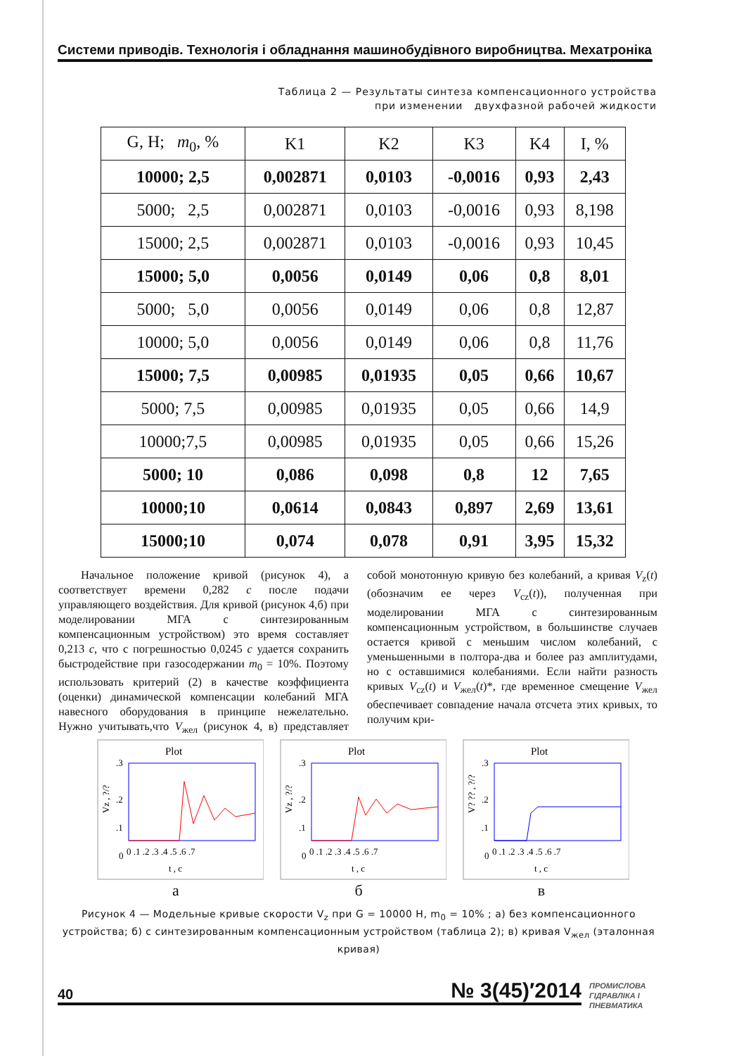Системи приводів. Технологія і обладнання машинобудівного виробництва. Мехатроніка
Таблица 2 — Результаты синтеза компенсационного устройства
при изменении двухфазной рабочей жидкости
| G, H; m<sub>0</sub>, % | K1 | K2 | K3 | K4 | I, % |
| --- | --- | --- | --- | --- | --- |
| 10000; 2,5 | 0,002871 | 0,0103 | -0,0016 | 0,93 | 2,43 |
| 5000; 2,5 | 0,002871 | 0,0103 | -0,0016 | 0,93 | 8,198 |
| 15000; 2,5 | 0,002871 | 0,0103 | -0,0016 | 0,93 | 10,45 |
| 15000; 5,0 | 0,0056 | 0,0149 | 0,06 | 0,8 | 8,01 |
| 5000; 5,0 | 0,0056 | 0,0149 | 0,06 | 0,8 | 12,87 |
| 10000; 5,0 | 0,0056 | 0,0149 | 0,06 | 0,8 | 11,76 |
| 15000; 7,5 | 0,00985 | 0,01935 | 0,05 | 0,66 | 10,67 |
| 5000; 7,5 | 0,00985 | 0,01935 | 0,05 | 0,66 | 14,9 |
| 10000;7,5 | 0,00985 | 0,01935 | 0,05 | 0,66 | 15,26 |
| 5000; 10 | 0,086 | 0,098 | 0,8 | 12 | 7,65 |
| 10000;10 | 0,0614 | 0,0843 | 0,897 | 2,69 | 13,61 |
| 15000;10 | 0,074 | 0,078 | 0,91 | 3,95 | 15,32 |
Начальное положение кривой (рисунок 4), а соответствует времени 0,282 с после подачи управляющего воздействия. Для кривой (рисунок 4,б) при моделировании МГА с синтезированным компенсационным устройством) это время составляет 0,213 с, что с погрешностью 0,0245 с удается сохранить быстродействие при газосодержании m<sub>0</sub> = 10%. Поэтому использовать критерий (2) в качестве коэффициента (оценки) динамической компенсации колебаний МГА навесного оборудования в принципе нежелательно. Нужно учитывать,что V<sub>жел</sub> (рисунок 4, в) представляет собой монотонную кривую без колебаний, а кривая V<sub>z</sub>(t) (обозначим ее через V<sub>cz</sub>(t)), полученная при моделировании МГА с синтезированным компенсационным устройством, в большинстве случаев остается кривой с меньшим числом колебаний, с уменьшенными в полтора-два и более раз амплитудами, но с оставшимися колебаниями. Если найти разность кривых V<sub>cz</sub>(t) и V<sub>жел</sub>(t)*, где временное смещение V<sub>жел</sub> обеспечивает совпадение начала отсчета этих кривых, то получим кри-
Plot
.3
.2
.1
0
Vz , ?/?
0 .1 .2 .3 .4 .5 .6 .7
t , c
а
Plot
.3
.2
.1
0
Vz , ?/?
0 .1 .2 .3 .4 .5 .6 .7
t , c
б
Plot
.3
.2
.1
0
V? ?? , ?/?
0 .1 .2 .3 .4 .5 .6 .7
t , c
в
Рисунок 4 — Модельные кривые скорости V<sub>z</sub> при G = 10000 Н, m<sub>0</sub> = 10% ; а) без компенсационного устройства; б) с синтезированным компенсационным устройством (таблица 2); в) кривая V<sub>жел</sub> (эталонная кривая)
40 № 3(45)′2014
ПРОМИСЛОВА
ГІДРАВЛІКА І
ПНЕВМАТИКА